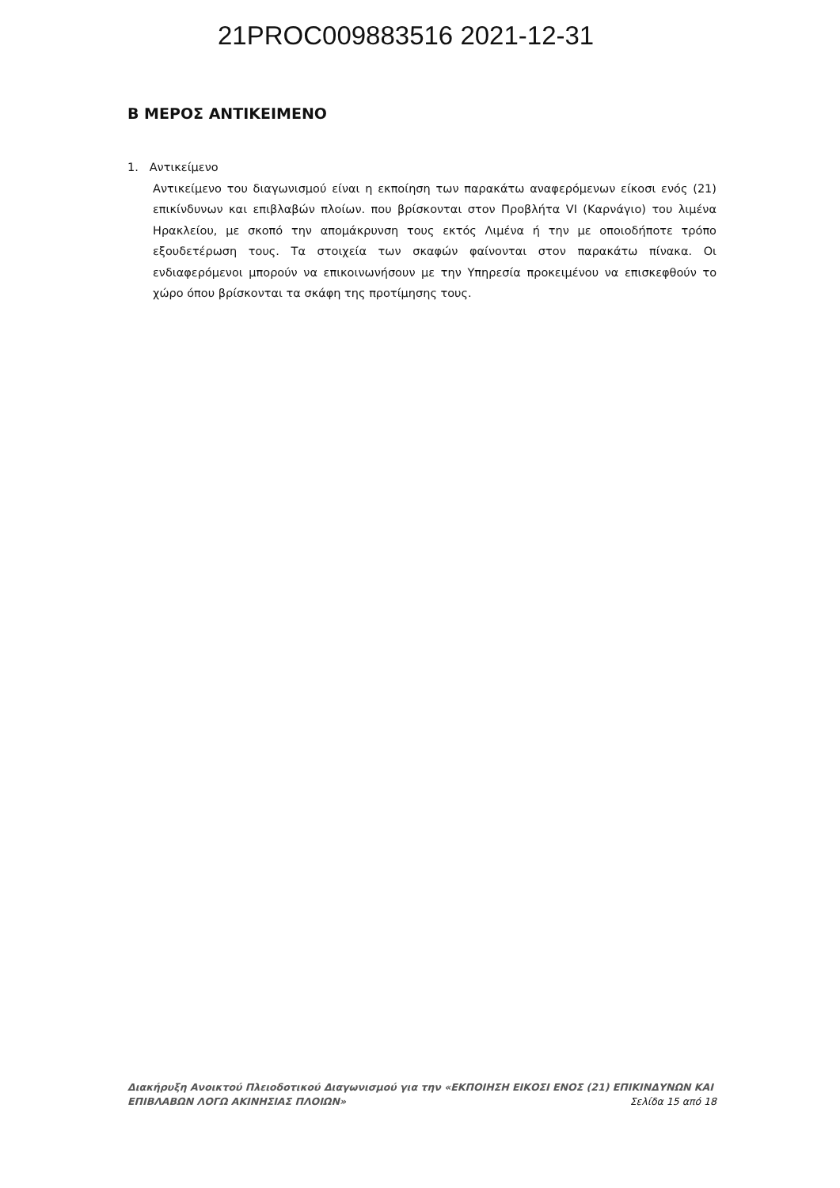21PROC009883516 2021-12-31
Β ΜΕΡΟΣ ΑΝΤΙΚΕΙΜΕΝΟ
1. Αντικείμενο
Αντικείμενο του διαγωνισμού είναι η εκποίηση των παρακάτω αναφερόμενων είκοσι ενός (21) επικίνδυνων και επιβλαβών πλοίων. που βρίσκονται στον Προβλήτα VI (Καρνάγιο) του λιμένα Ηρακλείου, με σκοπό την απομάκρυνση τους εκτός Λιμένα ή την με οποιοδήποτε τρόπο εξουδετέρωση τους. Τα στοιχεία των σκαφών φαίνονται στον παρακάτω πίνακα. Οι ενδιαφερόμενοι μπορούν να επικοινωνήσουν με την Υπηρεσία προκειμένου να επισκεφθούν το χώρο όπου βρίσκονται τα σκάφη της προτίμησης τους.
Διακήρυξη Ανοικτού Πλειοδοτικού Διαγωνισμού για την «ΕΚΠΟΙΗΣΗ ΕΙΚΟΣΙ ΕΝΟΣ (21) ΕΠΙΚΙΝΔΥΝΩΝ ΚΑΙ
ΕΠΙΒΛΑΒΩΝ ΛΟΓΩ ΑΚΙΝΗΣΙΑΣ ΠΛΟΙΩΝ» Σελίδα 15 από 18